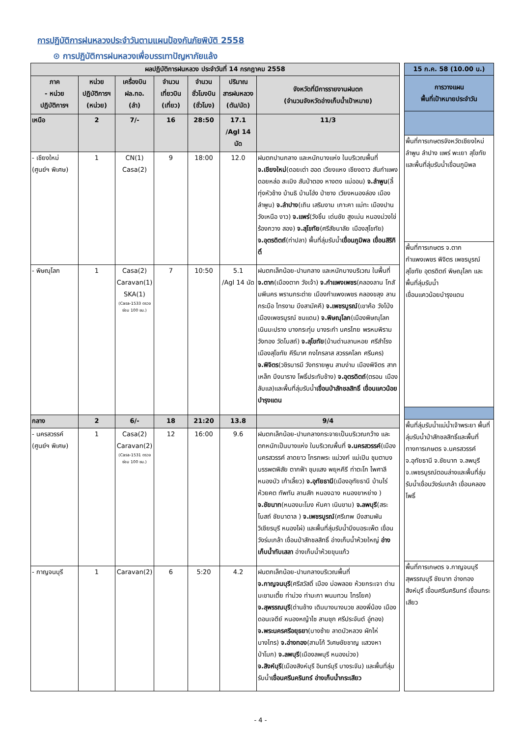การปฏิบัติการฝนหลวงประจำวันตามแผนป้องกันภัยพิบัติ 2558
⊙ การปฏิบัติการฝนหลวงเพื่อบรรเทาปัญหาภัยแล้ง
| ผลปฏิบัติการฝนหลวง ประจำวันที่ 14 กรกฎาคม 2558 | | | | | | |
| --- | --- | --- | --- | --- | --- | --- |
| ภาค - หน่วย ปฏิบัติการฯ | หน่วย ปฏิบัติการฯ (หน่วย) | เครื่องบิน ฝล.ทอ. (ลำ) | จำนวน เที่ยวบิน (เที่ยว) | จำนวน ชั่วโมงบิน (ชั่วโมง) | ปริมาณ สารฝนหลวง (ตัน/นัด) | จังหวัดที่มีการรายงานฝนตก (จำนวนจังหวัดอ่างเก็บน้ำเป้าหมาย) |
| เหนือ | 2 | 7/- | 16 | 28:50 | 17.1 /Agl 14 นัด | 11/3 |
| - เชียงใหม่ (ศูนย์ฯ พิเศษ) | 1 | CN(1) Casa(2) | 9 | 18:00 | 12.0 | ฝนตกปานกลาง และหนักบางแห่ง ในบริเวณพื้นที่ จ.เชียงใหม่ (ดอยเต่า ฮอด เวียงแหง เชียงดาว สันกำแพง ดอยหล่อ สะเมิง สันป่าตอง หางดง แม่ออน) จ.ลำพูน (ลี้ ทุ่งหัวช้าง บ้านธิ บ้านโฮ่ง ป่าซาง เวียงหนองล่อง เมืองลำพูน) จ.ลำปาง (เถิน เสริมงาม เกาะคา แม่ทะ เมืองปาน วังเหนือ งาว) จ.แพร่ (วังชิ้น เด่นชัย สูงเม่น หนองม่วงไข่ ร้องกวาง สอง) จ.สุโขทัย (ศรีสัชนาลัย เมืองสุโขทัย) จ.อุตรดิตถ์ (ท่าปลา) พื้นที่ลุ่มรับน้ำ เขื่อนภูมิพล เขื่อนสิริกิติ์ |
| - พิษณุโลก | 1 | Casa(2) Caravan(1) SKA(1) (Casa-1533 ตรวจซ่อม 100 ชม.) | 7 | 10:50 | 5.1 /Agl 14 นัด | ฝนตกเล็กน้อย-ปานกลาง และหนักบางบริเวณ ในพื้นที่ จ.ตาก (เมืองตาก วังเจ้า) จ.กำแพงเพชร (คลองลาน โกสัมพีนคร พรานกระต่าย เมืองกำแพงเพชร คลองขลุง ลานกระบือ ไทรงาม บึงสามัคคี) จ.เพชรบูรณ์ (เขาค้อ วังโป่ง เมืองเพชรบูรณ์ ชนแดน) จ.พิษณุโลก (เมืองพิษณุโลก เนินมะปราง บางกระทุ่ม บางระกำ นครไทย พรหมพิราม วังทอง วัดโบสถ์) จ.สุโขทัย (บ้านด่านลานหอย ศรีสำโรง เมืองสุโขทัย คีรีมาศ กงไกรลาส สวรรคโลก ศรีนคร) จ.พิจิตร (วชิรบารมี วังทรายพูน สามง่าม เมืองพิจิตร สากเหล็ก บึงนาราง โพธิ์ประทับช้าง) จ.อุตรดิตถ์ (ตรอน เมือง ลับแล)และพื้นที่ลุ่มรับน้ำ เขื่อนป่าสักชลสิทธิ์ เขื่อนแควน้อยบำรุงแดน |
| กลาง | 2 | 6/- | 18 | 21:20 | 13.8 | 9/4 |
| - นครสวรรค์ (ศูนย์ฯ พิเศษ) | 1 | Casa(2) Caravan(2) (Casa-1531 ตรวจซ่อม 100 ชม.) | 12 | 16:00 | 9.6 | ฝนตกเล็กน้อย-ปานกลางกระจายเป็นบริเวณกว้าง และตกหนักเป็นบางแห่ง ในบริเวณพื้นที่ จ.นครสวรรค์ (เมืองนครสวรรค์ ลาดยาว โกรกพระ แม่วงก์ แม่เปิน ชุมตาบง บรรพตพิสัย ตากฟ้า ชุมแสง พยุหคีรี ท่าตะโก ไพศาลี หนองบัว เก้าเลี้ยว) จ.อุทัยธานี (เมืองอุทัยธานี บ้านไร่ ห้วยคต ทัพทัน ลานสัก หนองฉาง หนองขาหย่าง ) จ.ชัยนาท (หนองมะโมง หันคา เนินขาม) จ.ลพบุรี (สระโบสถ์ ชัยบาดาล ) จ.เพชรบูรณ์ (ศรีเทพ บึงสามพัน วิเชียรบุรี หนองไผ่) และพื้นที่ลุ่มรับน้ำบึงบอระเพ็ด เขื่อนวังร่มเกล้า เขื่อนป่าสักชลสิทธิ์ อ่างเก็บน้ำห้วยใหญ่ อ่างเก็บน้ำทับเสลา อ่างเก็บน้ำห้วยขุนแก้ว |
| - กาญจนบุรี | 1 | Caravan(2) | 6 | 5:20 | 4.2 | ฝนตกเล็กน้อย-ปานกลางบริเวณพื้นที่ จ.กาญจนบุรี (ศรีสวัสดิ์ เมือง บ่อพลอย ห้วยกระเจา ด่านมะขามเตี้ย ท่าม่วง ท่ามะกา พนมทวน ไทรโยค) จ.สุพรรณบุรี (ด่านช้าง เดิมบางนางบวช สองพี่น้อง เมือง ดอนเจดีย์ หนองหญ้าไซ สามชุก ศรีประจันต์ อู่ทอง) จ.พระนครศรีอยุธยา (บางซ้าย ลาดบัวหลวง ผักไห่ บางไทร) จ.อ่างทอง (สามโก้ วิเศษชัยชาญ แสวงหา ป่าโมก) จ.ลพบุรี (เมืองลพบุรี หนองม่วง) จ.สิงห์บุรี (เมืองสิงห์บุรี อินทร์บุรี บางระจัน) และพื้นที่ลุ่มรับน้ำ เขื่อนศรีนครินทร์ อ่างเก็บน้ำกระเสียว |
| 15 ก.ค. 58 (10.00 น.) |
| --- |
| การวางแผน พื้นที่เป้าหมายประจำวัน |
| พื้นที่การเกษตรจังหวัดเชียงใหม่ ลำพูน ลำปาง แพร่ พะเยา สุโขทัย และพื้นที่ลุ่มรับน้ำเขื่อนภูมิพล |
| พื้นที่การเกษตร จ.ตาก กำแพงเพชร พิจิตร เพชรบูรณ์ สุโขทัย อุตรดิตถ์ พิษณุโลก และพื้นที่ลุ่มรับน้ำ เขื่อนแควน้อยบำรุงแดน |
| พื้นที่ลุ่มรับน้ำแม่น้ำเจ้าพระยา พื้นที่ลุ่มรับน้ำป่าสักชลสิทธิ์และพื้นที่ทางการเกษตร จ.นครสวรรค์ จ.อุทัยธานี จ.ชัยนาท จ.ลพบุรี จ.เพชรบูรณ์ตอนล่างและพื้นที่ลุ่มรับน้ำเขื่อนวังร่มเกล้า เขื่อนคลองโพธิ์ |
| พื้นที่การเกษตร จ.กาญจนบุรี สุพรรณบุรี ชัยนาท อ่างทอง สิงห์บุรี เขื่อนศรีนครินทร์ เขื่อนกระเสียว |
- 4 -